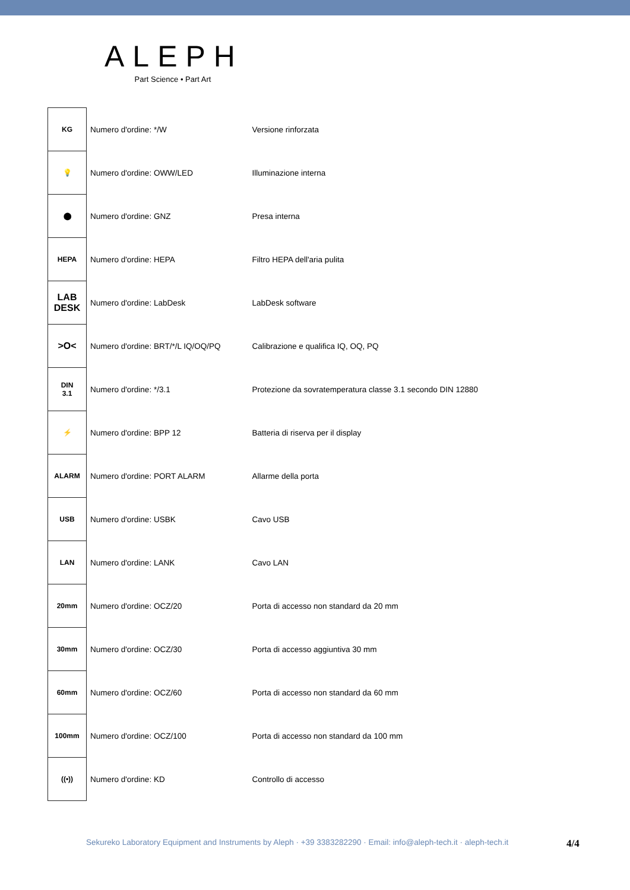ALEPH
Part Science • Part Art
| KG | Numero d'ordine: */W | Versione rinforzata |
| 💡 | Numero d'ordine: OWW/LED | Illuminazione interna |
| ⬤ | Numero d'ordine: GNZ | Presa interna |
| HEPA | Numero d'ordine: HEPA | Filtro HEPA dell'aria pulita |
| LAB DESK | Numero d'ordine: LabDesk | LabDesk software |
| >O< | Numero d'ordine: BRT/*/L IQ/OQ/PQ | Calibrazione e qualifica IQ, OQ, PQ |
| DIN 3.1 | Numero d'ordine: */3.1 | Protezione da sovratemperatura classe 3.1 secondo DIN 12880 |
| ⚡ | Numero d'ordine: BPP 12 | Batteria di riserva per il display |
| ALARM | Numero d'ordine: PORT ALARM | Allarme della porta |
| USB | Numero d'ordine: USBK | Cavo USB |
| LAN | Numero d'ordine: LANK | Cavo LAN |
| 20mm | Numero d'ordine: OCZ/20 | Porta di accesso non standard da 20 mm |
| 30mm | Numero d'ordine: OCZ/30 | Porta di accesso aggiuntiva 30 mm |
| 60mm | Numero d'ordine: OCZ/60 | Porta di accesso non standard da 60 mm |
| 100mm | Numero d'ordine: OCZ/100 | Porta di accesso non standard da 100 mm |
| ((•)) | Numero d'ordine: KD | Controllo di accesso |
Sekureko Laboratory Equipment and Instruments by Aleph · +39 3383282290 · Email: info@aleph-tech.it · aleph-tech.it
4/4